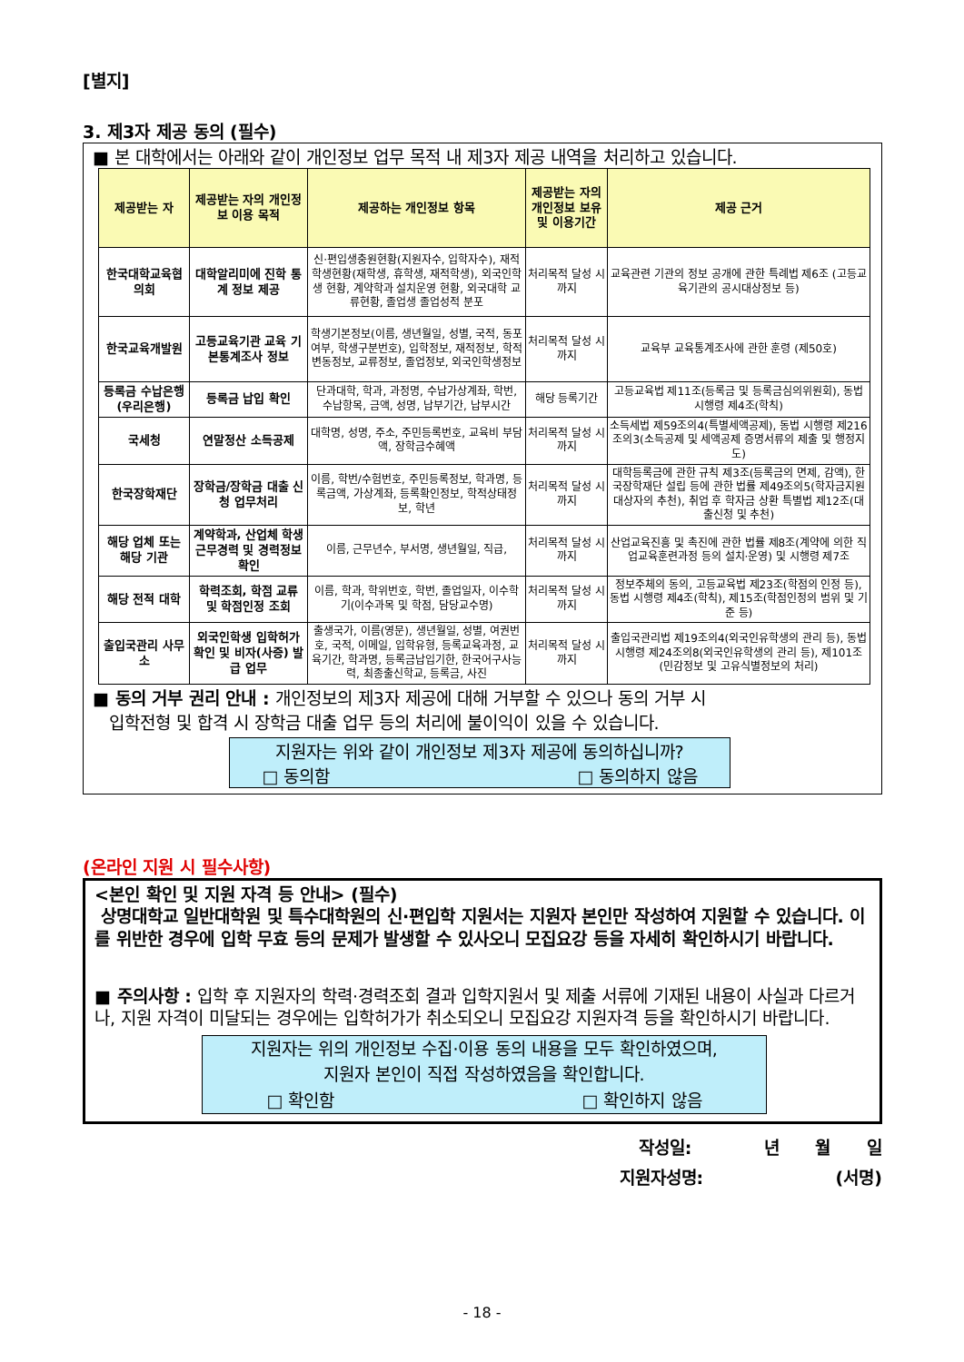[별지]
3. 제3자 제공 동의 (필수)
■ 본 대학에서는 아래와 같이 개인정보 업무 목적 내 제3자 제공 내역을 처리하고 있습니다.
| 제공받는 자 | 제공받는 자의 개인정보 이용 목적 | 제공하는 개인정보 항목 | 제공받는 자의 개인정보 보유 및 이용기간 | 제공 근거 |
| --- | --- | --- | --- | --- |
| 한국대학교육협의회 | 대학알리미에 진학 통계 정보 제공 | 신·편입생충원현황(지원자수, 입학자수), 재적학생현황(재학생, 휴학생, 재적학생), 외국인학생 현황, 계약학과 설치운영 현황, 외국대학 교류현황, 졸업생 졸업성적 분포 | 처리목적 달성 시까지 | 교육관련 기관의 정보 공개에 관한 특례법 제6조 (고등교육기관의 공시대상정보 등) |
| 한국교육개발원 | 고등교육기관 교육 기본통계조사 정보 | 학생기본정보(이름, 생년월일, 성별, 국적, 동포여부, 학생구분번호), 입학정보, 재적정보, 학적변동정보, 교류정보, 졸업정보, 외국인학생정보 | 처리목적 달성 시까지 | 교육부 교육통계조사에 관한 훈령 (제50호) |
| 등록금 수납은행 (우리은행) | 등록금 납입 확인 | 단과대학, 학과, 과정명, 수납가상계좌, 학번, 수납항목, 금액, 성명, 납부기간, 납부시간 | 해당 등록기간 | 고등교육법 제11조(등록금 및 등록금심의위원회), 동법 시행령 제4조(학칙) |
| 국세청 | 연말정산 소득공제 | 대학명, 성명, 주소, 주민등록번호, 교육비 부담액, 장학금수혜액 | 처리목적 달성 시까지 | 소득세법 제59조의4(특별세액공제), 동법 시행령 제216조의3(소득공제 및 세액공제 증명서류의 제출 및 행정지도) |
| 한국장학재단 | 장학금/장학금 대출 신청 업무처리 | 이름, 학번/수험번호, 주민등록정보, 학과명, 등록금액, 가상계좌, 등록확인정보, 학적상태정보, 학년 | 처리목적 달성 시까지 | 대학등록금에 관한 규칙 제3조(등록금의 면제, 감액), 한국장학재단 설립 등에 관한 법률 제49조의5(학자금지원대상자의 추천), 취업 후 학자금 상환 특별법 제12조(대출신청 및 추천) |
| 해당 업체 또는 해당 기관 | 계약학과, 산업체 학생 근무경력 및 경력정보 확인 | 이름, 근무년수, 부서명, 생년월일, 직급, | 처리목적 달성 시까지 | 산업교육진흥 및 촉진에 관한 법률 제8조(계약에 의한 직업교육훈련과정 등의 설치·운영) 및 시행령 제7조 |
| 해당 전적 대학 | 학력조회, 학점 교류 및 학점인정 조회 | 이름, 학과, 학위번호, 학번, 졸업일자, 이수학기(이수과목 및 학점, 담당교수명) | 처리목적 달성 시까지 | 정보주체의 동의, 고등교육법 제23조(학점의 인정 등), 동법 시행령 제4조(학칙), 제15조(학점인정의 범위 및 기준 등) |
| 출입국관리 사무소 | 외국인학생 입학허가 확인 및 비자(사증) 발급 업무 | 출생국가, 이름(영문), 생년월일, 성별, 여권번호, 국적, 이메일, 입학유형, 등록교육과정, 교육기간, 학과명, 등록금납입기한, 한국어구사능력, 최종출신학교, 등록금, 사진 | 처리목적 달성 시까지 | 출입국관리법 제19조의4(외국인유학생의 관리 등), 동법 시행령 제24조의8(외국인유학생의 관리 등), 제101조(민감정보 및 고유식별정보의 처리) |
■ 동의 거부 권리 안내 : 개인정보의 제3자 제공에 대해 거부할 수 있으나 동의 거부 시
입학전형 및 합격 시 장학금 대출 업무 등의 처리에 불이익이 있을 수 있습니다.
지원자는 위와 같이 개인정보 제3자 제공에 동의하십니까?
□ 동의함 □ 동의하지 않음
(온라인 지원 시 필수사항)
<본인 확인 및 지원 자격 등 안내> (필수)
상명대학교 일반대학원 및 특수대학원의 신·편입학 지원서는 지원자 본인만 작성하여 지원할 수 있습니다. 이를 위반한 경우에 입학 무효 등의 문제가 발생할 수 있사오니 모집요강 등을 자세히 확인하시기 바랍니다.
■ 주의사항 : 입학 후 지원자의 학력·경력조회 결과 입학지원서 및 제출 서류에 기재된 내용이 사실과 다르거나, 지원 자격이 미달되는 경우에는 입학허가가 취소되오니 모집요강 지원자격 등을 확인하시기 바랍니다.
지원자는 위의 개인정보 수집·이용 동의 내용을 모두 확인하였으며,
지원자 본인이 직접 작성하였음을 확인합니다.
□ 확인함 □ 확인하지 않음
작성일: 년 월 일
지원자성명: (서명)
- 18 -